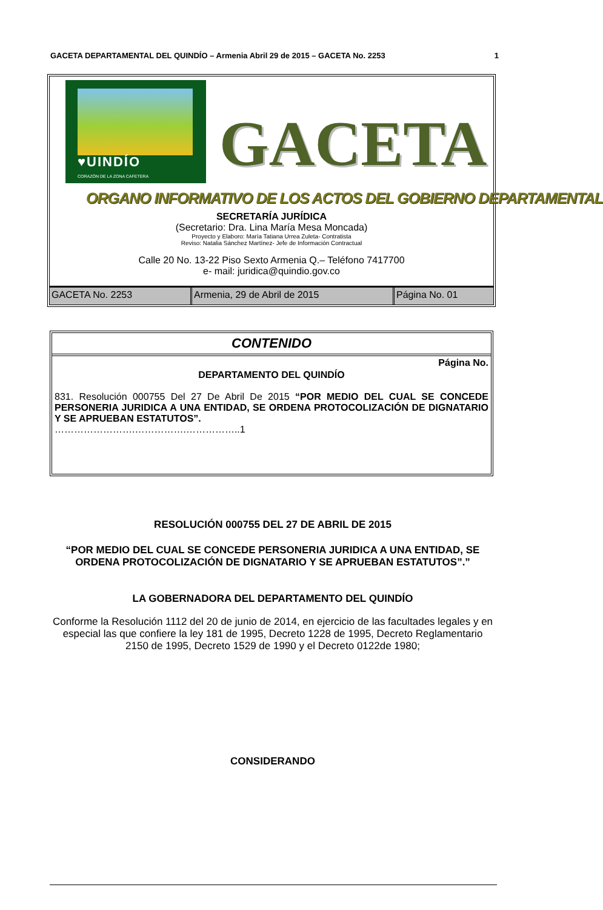GACETA DEPARTAMENTAL DEL QUINDÍO – Armenia Abril 29 de 2015 – GACETA No. 2253 1
♥UINDÍO
CORAZÓN DE LA ZONA CAFETERA
GACETA
ORGANO INFORMATIVO DE LOS ACTOS DEL GOBIERNO DEPARTAMENTAL
SECRETARÍA JURÍDICA
(Secretario: Dra. Lina María Mesa Moncada)
Proyecto y Elaboro: María Tatiana Urrea Zuleta- Contratista
Reviso: Natalia Sánchez Martínez- Jefe de Información Contractual
Calle 20 No. 13-22 Piso Sexto Armenia Q.– Teléfono 7417700
e- mail: juridica@quindio.gov.co
GACETA No. 2253 Armenia, 29 de Abril de 2015 Página No. 01
CONTENIDO
Página No.
DEPARTAMENTO DEL QUINDÍO
831. Resolución 000755 Del 27 De Abril De 2015 “POR MEDIO DEL CUAL SE CONCEDE PERSONERIA JURIDICA A UNA ENTIDAD, SE ORDENA PROTOCOLIZACIÓN DE DIGNATARIO Y SE APRUEBAN ESTATUTOS”.
…………………….…………….……………..1
RESOLUCIÓN 000755 DEL 27 DE ABRIL DE 2015
“POR MEDIO DEL CUAL SE CONCEDE PERSONERIA JURIDICA A UNA ENTIDAD, SE ORDENA PROTOCOLIZACIÓN DE DIGNATARIO Y SE APRUEBAN ESTATUTOS”.”
LA GOBERNADORA DEL DEPARTAMENTO DEL QUINDÍO
Conforme la Resolución 1112 del 20 de junio de 2014, en ejercicio de las facultades legales y en especial las que confiere la ley 181 de 1995, Decreto 1228 de 1995, Decreto Reglamentario 2150 de 1995, Decreto 1529 de 1990 y el Decreto 0122de 1980;
CONSIDERANDO